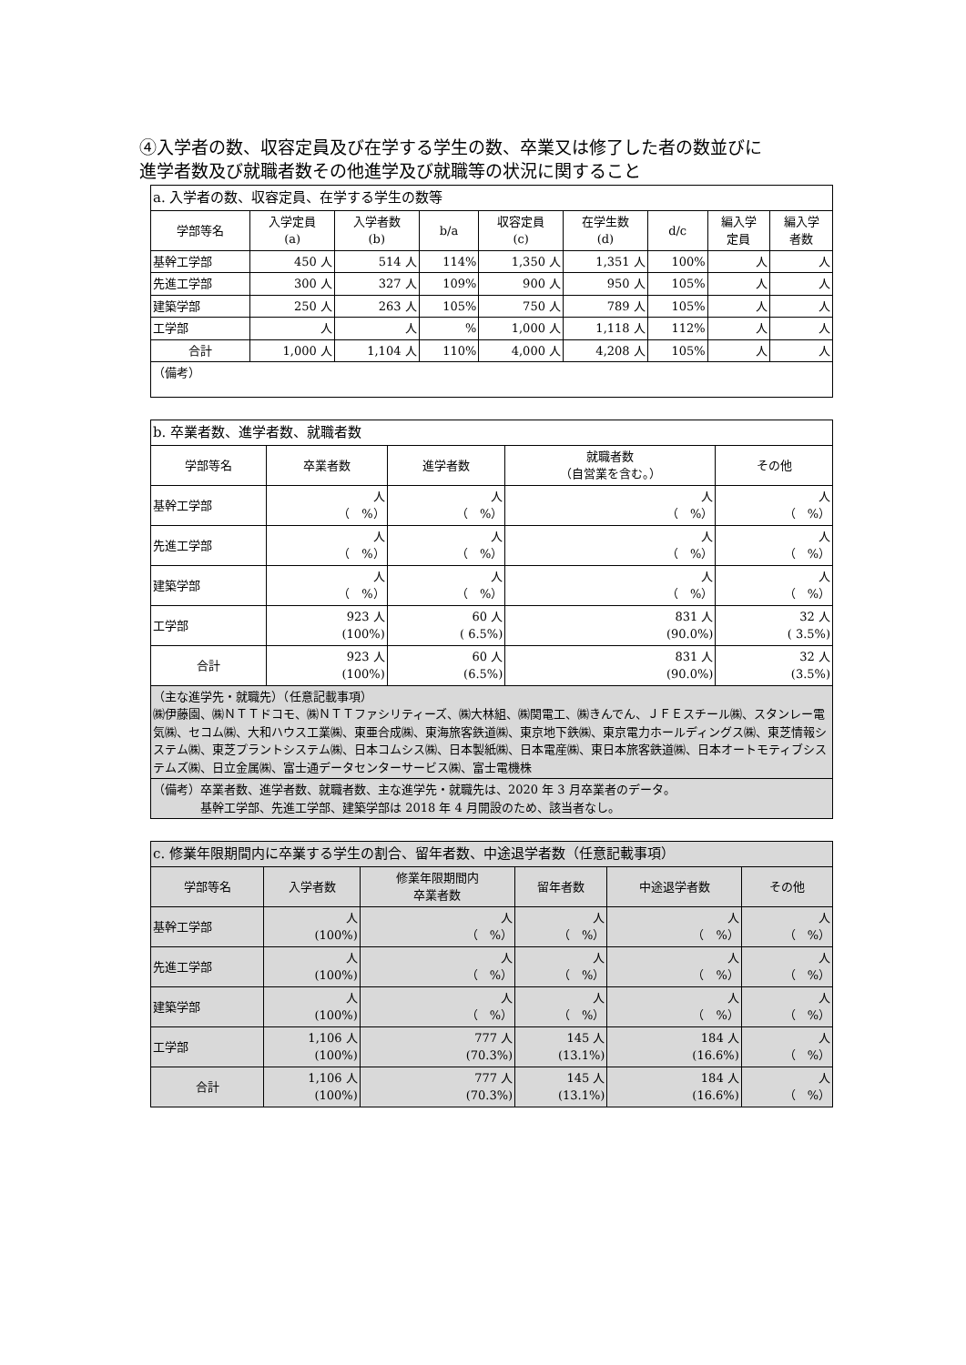④入学者の数、収容定員及び在学する学生の数、卒業又は修了した者の数並びに
進学者数及び就職者数その他進学及び就職等の状況に関すること
| a. 入学者の数、収容定員、在学する学生の数等 | | | | | | | | |
| --- | --- | --- | --- | --- | --- | --- | --- | --- |
| 学部等名 | 入学定員 (a) | 入学者数 (b) | b/a | 収容定員 (c) | 在学生数 (d) | d/c | 編入学 定員 | 編入学 者数 |
| 基幹工学部 | 450 人 | 514 人 | 114% | 1,350 人 | 1,351 人 | 100% | 人 | 人 |
| 先進工学部 | 300 人 | 327 人 | 109% | 900 人 | 950 人 | 105% | 人 | 人 |
| 建築学部 | 250 人 | 263 人 | 105% | 750 人 | 789 人 | 105% | 人 | 人 |
| 工学部 | 人 | 人 | % | 1,000 人 | 1,118 人 | 112% | 人 | 人 |
| 合計 | 1,000 人 | 1,104 人 | 110% | 4,000 人 | 4,208 人 | 105% | 人 | 人 |
| （備考） | | | | | | | | |
| b. 卒業者数、進学者数、就職者数 | | | | |
| --- | --- | --- | --- | --- |
| 学部等名 | 卒業者数 | 進学者数 | 就職者数 （自営業を含む。） | その他 |
| 基幹工学部 | 人 （ %） | 人 （ %） | 人 （ %） | 人 （ %） |
| 先進工学部 | 人 （ %） | 人 （ %） | 人 （ %） | 人 （ %） |
| 建築学部 | 人 （ %） | 人 （ %） | 人 （ %） | 人 （ %） |
| 工学部 | 923 人 (100%) | 60 人 ( 6.5%) | 831 人 (90.0%) | 32 人 ( 3.5%) |
| 合計 | 923 人 (100%) | 60 人 (6.5%) | 831 人 (90.0%) | 32 人 (3.5%) |
| （主な進学先・就職先）（任意記載事項） ㈱伊藤園、㈱ＮＴＴドコモ、㈱ＮＴＴファシリティーズ、㈱大林組、㈱関電工、㈱きんでん、ＪＦＥスチール㈱、スタンレー電気㈱、セコム㈱、大和ハウス工業㈱、東亜合成㈱、東海旅客鉄道㈱、東京地下鉄㈱、東京電力ホールディングス㈱、東芝情報システム㈱、東芝プラントシステム㈱、日本コムシス㈱、日本製紙㈱、日本電産㈱、東日本旅客鉄道㈱、日本オートモティブシステムズ㈱、日立金属㈱、富士通データセンターサービス㈱、富士電機株 | | | | |
| （備考）卒業者数、進学者数、就職者数、主な進学先・就職先は、2020 年 3 月卒業者のデータ。 基幹工学部、先進工学部、建築学部は 2018 年 4 月開設のため、該当者なし。 | | | | |
| c. 修業年限期間内に卒業する学生の割合、留年者数、中途退学者数（任意記載事項） | | | | | |
| --- | --- | --- | --- | --- | --- |
| 学部等名 | 入学者数 | 修業年限期間内 卒業者数 | 留年者数 | 中途退学者数 | その他 |
| 基幹工学部 | 人 (100%) | 人 （ %） | 人 （ %） | 人 （ %） | 人 （ %） |
| 先進工学部 | 人 (100%) | 人 （ %） | 人 （ %） | 人 （ %） | 人 （ %） |
| 建築学部 | 人 (100%) | 人 （ %） | 人 （ %） | 人 （ %） | 人 （ %） |
| 工学部 | 1,106 人 (100%) | 777 人 (70.3%) | 145 人 (13.1%) | 184 人 (16.6%) | 人 （ %） |
| 合計 | 1,106 人 (100%) | 777 人 (70.3%) | 145 人 (13.1%) | 184 人 (16.6%) | 人 （ %） |